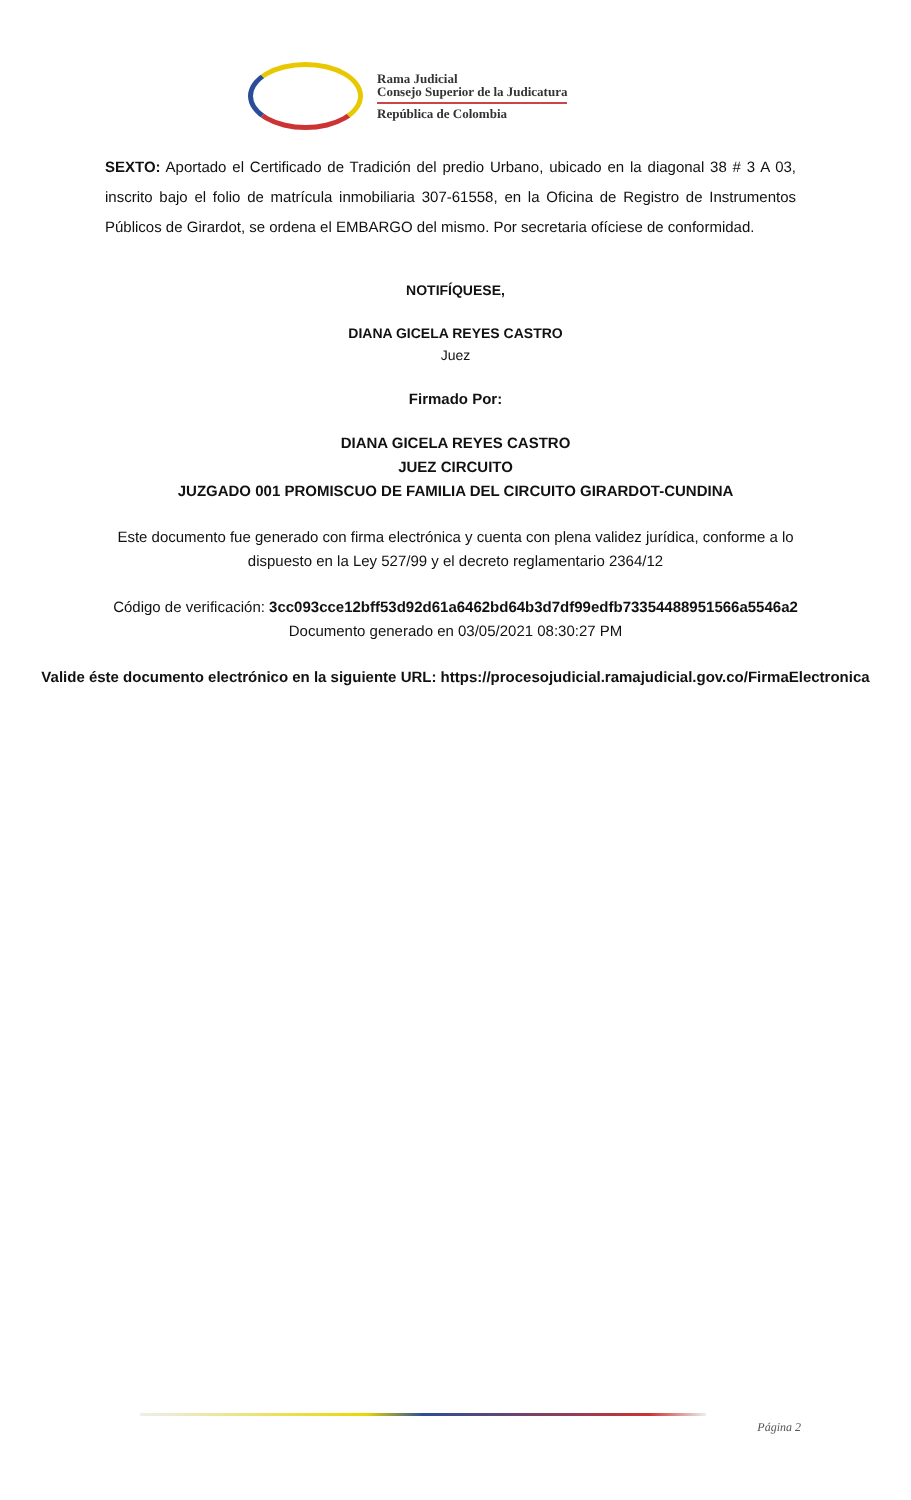Rama Judicial
Consejo Superior de la Judicatura
República de Colombia
SEXTO: Aportado el Certificado de Tradición del predio Urbano, ubicado en la diagonal 38 # 3 A 03, inscrito bajo el folio de matrícula inmobiliaria 307-61558, en la Oficina de Registro de Instrumentos Públicos de Girardot, se ordena el EMBARGO del mismo. Por secretaria ofíciese de conformidad.
NOTIFÍQUESE,
DIANA GICELA REYES CASTRO
Juez
Firmado Por:
DIANA GICELA REYES CASTRO
JUEZ CIRCUITO
JUZGADO 001 PROMISCUO DE FAMILIA DEL CIRCUITO GIRARDOT-CUNDINA
Este documento fue generado con firma electrónica y cuenta con plena validez jurídica, conforme a lo dispuesto en la Ley 527/99 y el decreto reglamentario 2364/12
Código de verificación: 3cc093cce12bff53d92d61a6462bd64b3d7df99edfb73354488951566a5546a2
Documento generado en 03/05/2021 08:30:27 PM
Valide éste documento electrónico en la siguiente URL: https://procesojudicial.ramajudicial.gov.co/FirmaElectronica
Página 2